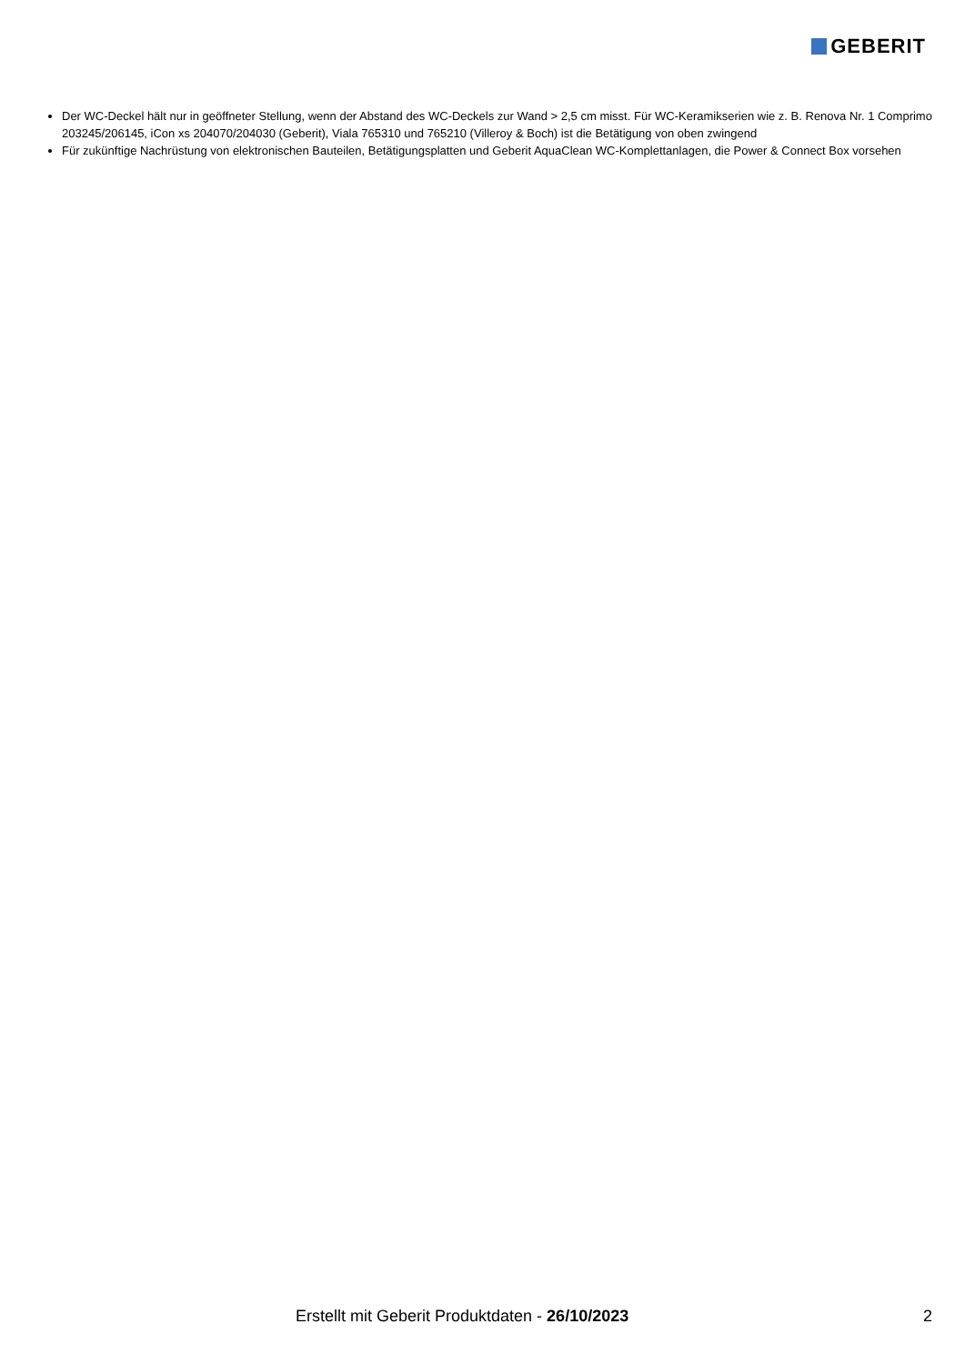GEBERIT
Der WC-Deckel hält nur in geöffneter Stellung, wenn der Abstand des WC-Deckels zur Wand > 2,5 cm misst. Für WC-Keramikserien wie z. B. Renova Nr. 1 Comprimo 203245/206145, iCon xs 204070/204030 (Geberit), Viala 765310 und 765210 (Villeroy & Boch) ist die Betätigung von oben zwingend
Für zukünftige Nachrüstung von elektronischen Bauteilen, Betätigungsplatten und Geberit AquaClean WC-Komplettanlagen, die Power & Connect Box vorsehen
Erstellt mit Geberit Produktdaten - 26/10/2023 2